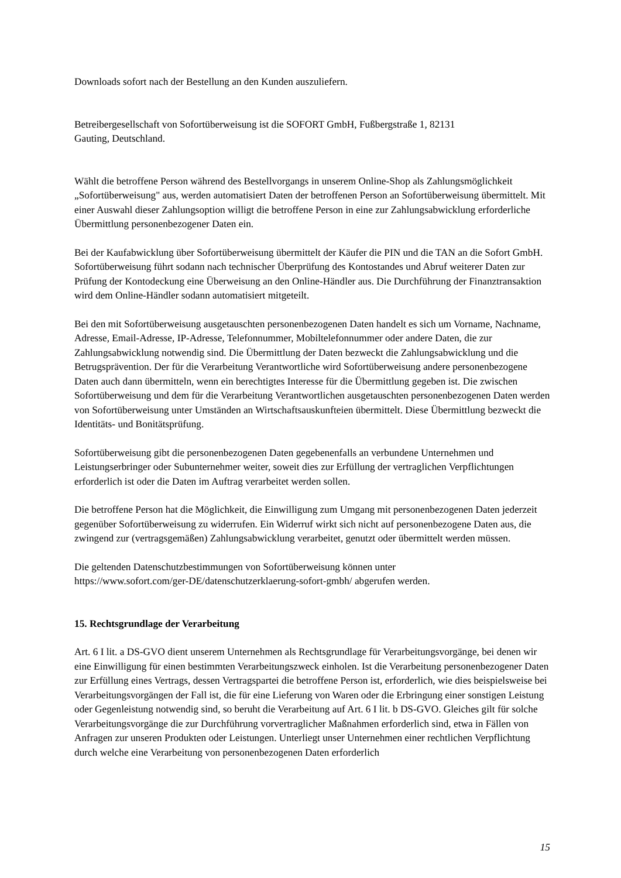Downloads sofort nach der Bestellung an den Kunden auszuliefern.
Betreibergesellschaft von Sofortüberweisung ist die SOFORT GmbH, Fußbergstraße 1, 82131
Gauting, Deutschland.
Wählt die betroffene Person während des Bestellvorgangs in unserem Online-Shop als Zahlungsmöglichkeit „Sofortüberweisung" aus, werden automatisiert Daten der betroffenen Person an Sofortüberweisung übermittelt. Mit einer Auswahl dieser Zahlungsoption willigt die betroffene Person in eine zur Zahlungsabwicklung erforderliche Übermittlung personenbezogener Daten ein.
Bei der Kaufabwicklung über Sofortüberweisung übermittelt der Käufer die PIN und die TAN an die Sofort GmbH. Sofortüberweisung führt sodann nach technischer Überprüfung des Kontostandes und Abruf weiterer Daten zur Prüfung der Kontodeckung eine Überweisung an den Online-Händler aus. Die Durchführung der Finanztransaktion wird dem Online-Händler sodann automatisiert mitgeteilt.
Bei den mit Sofortüberweisung ausgetauschten personenbezogenen Daten handelt es sich um Vorname, Nachname, Adresse, Email-Adresse, IP-Adresse, Telefonnummer, Mobiltelefonnummer oder andere Daten, die zur Zahlungsabwicklung notwendig sind. Die Übermittlung der Daten bezweckt die Zahlungsabwicklung und die Betrugsprävention. Der für die Verarbeitung Verantwortliche wird Sofortüberweisung andere personenbezogene Daten auch dann übermitteln, wenn ein berechtigtes Interesse für die Übermittlung gegeben ist. Die zwischen Sofortüberweisung und dem für die Verarbeitung Verantwortlichen ausgetauschten personenbezogenen Daten werden von Sofortüberweisung unter Umständen an Wirtschaftsauskunfteien übermittelt. Diese Übermittlung bezweckt die Identitäts- und Bonitätsprüfung.
Sofortüberweisung gibt die personenbezogenen Daten gegebenenfalls an verbundene Unternehmen und Leistungserbringer oder Subunternehmer weiter, soweit dies zur Erfüllung der vertraglichen Verpflichtungen erforderlich ist oder die Daten im Auftrag verarbeitet werden sollen.
Die betroffene Person hat die Möglichkeit, die Einwilligung zum Umgang mit personenbezogenen Daten jederzeit gegenüber Sofortüberweisung zu widerrufen. Ein Widerruf wirkt sich nicht auf personenbezogene Daten aus, die zwingend zur (vertragsgemäßen) Zahlungsabwicklung verarbeitet, genutzt oder übermittelt werden müssen.
Die geltenden Datenschutzbestimmungen von Sofortüberweisung können unter
https://www.sofort.com/ger-DE/datenschutzerklaerung-sofort-gmbh/ abgerufen werden.
15. Rechtsgrundlage der Verarbeitung
Art. 6 I lit. a DS-GVO dient unserem Unternehmen als Rechtsgrundlage für Verarbeitungsvorgänge, bei denen wir eine Einwilligung für einen bestimmten Verarbeitungszweck einholen. Ist die Verarbeitung personenbezogener Daten zur Erfüllung eines Vertrags, dessen Vertragspartei die betroffene Person ist, erforderlich, wie dies beispielsweise bei Verarbeitungsvorgängen der Fall ist, die für eine Lieferung von Waren oder die Erbringung einer sonstigen Leistung oder Gegenleistung notwendig sind, so beruht die Verarbeitung auf Art. 6 I lit. b DS-GVO. Gleiches gilt für solche Verarbeitungsvorgänge die zur Durchführung vorvertraglicher Maßnahmen erforderlich sind, etwa in Fällen von Anfragen zur unseren Produkten oder Leistungen. Unterliegt unser Unternehmen einer rechtlichen Verpflichtung durch welche eine Verarbeitung von personenbezogenen Daten erforderlich
15